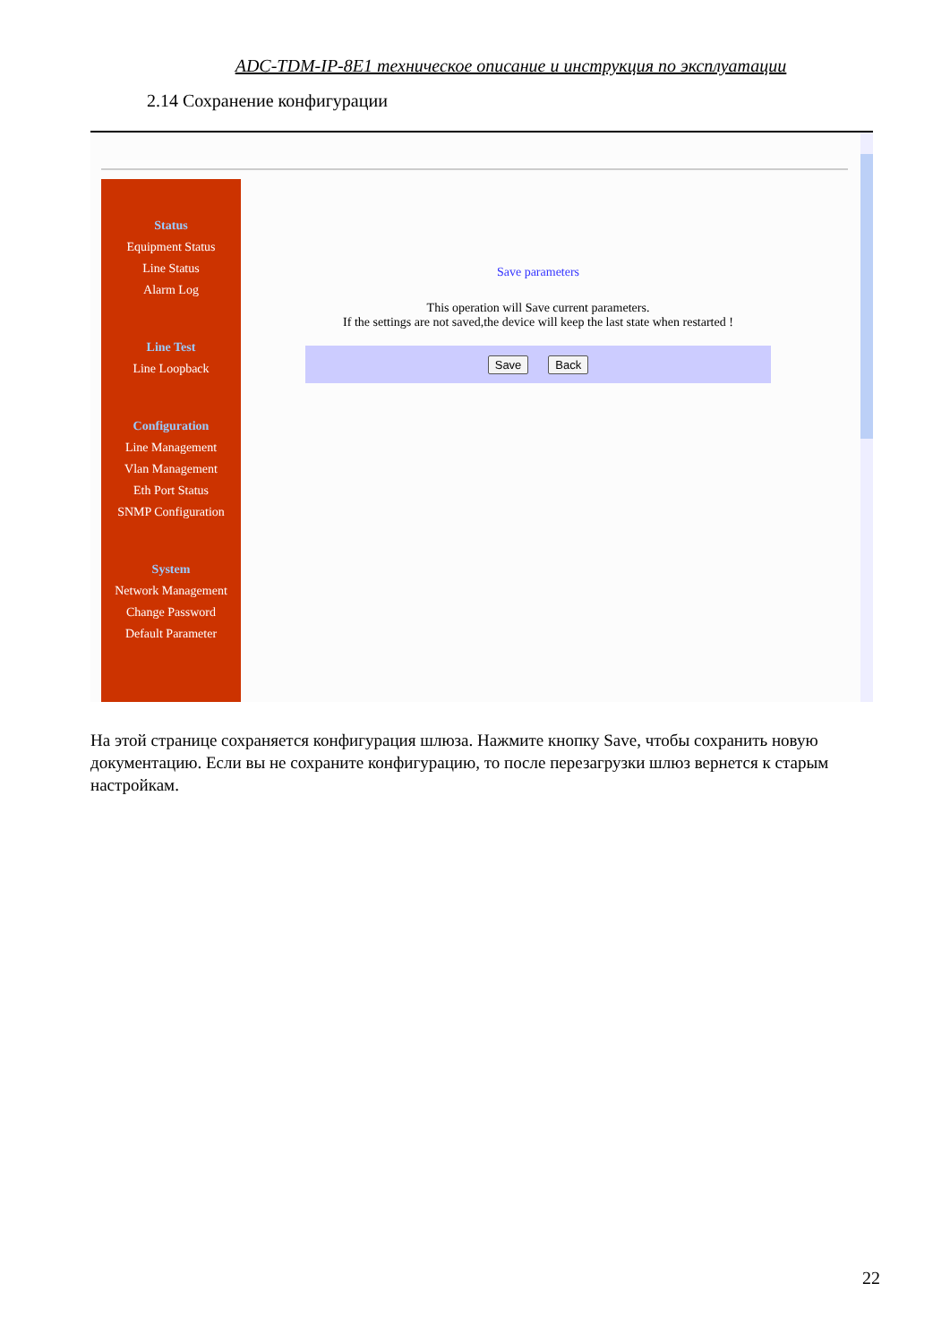ADC-TDM-IP-8E1 техническое описание и инструкция по эксплуатации
2.14 Сохранение конфигурации
Status
Equipment Status
Line Status
Alarm Log
Line Test
Line Loopback
Configuration
Line Management
Vlan Management
Eth Port Status
SNMP Configuration
System
Network Management
Change Password
Default Parameter
Save parameters
This operation will Save current parameters.
If the settings are not saved,the device will keep the last state when restarted !
Save Back
На этой странице сохраняется конфигурация шлюза. Нажмите кнопку Save, чтобы сохранить новую документацию. Если вы не сохраните конфигурацию, то после перезагрузки шлюз вернется к старым настройкам.
22